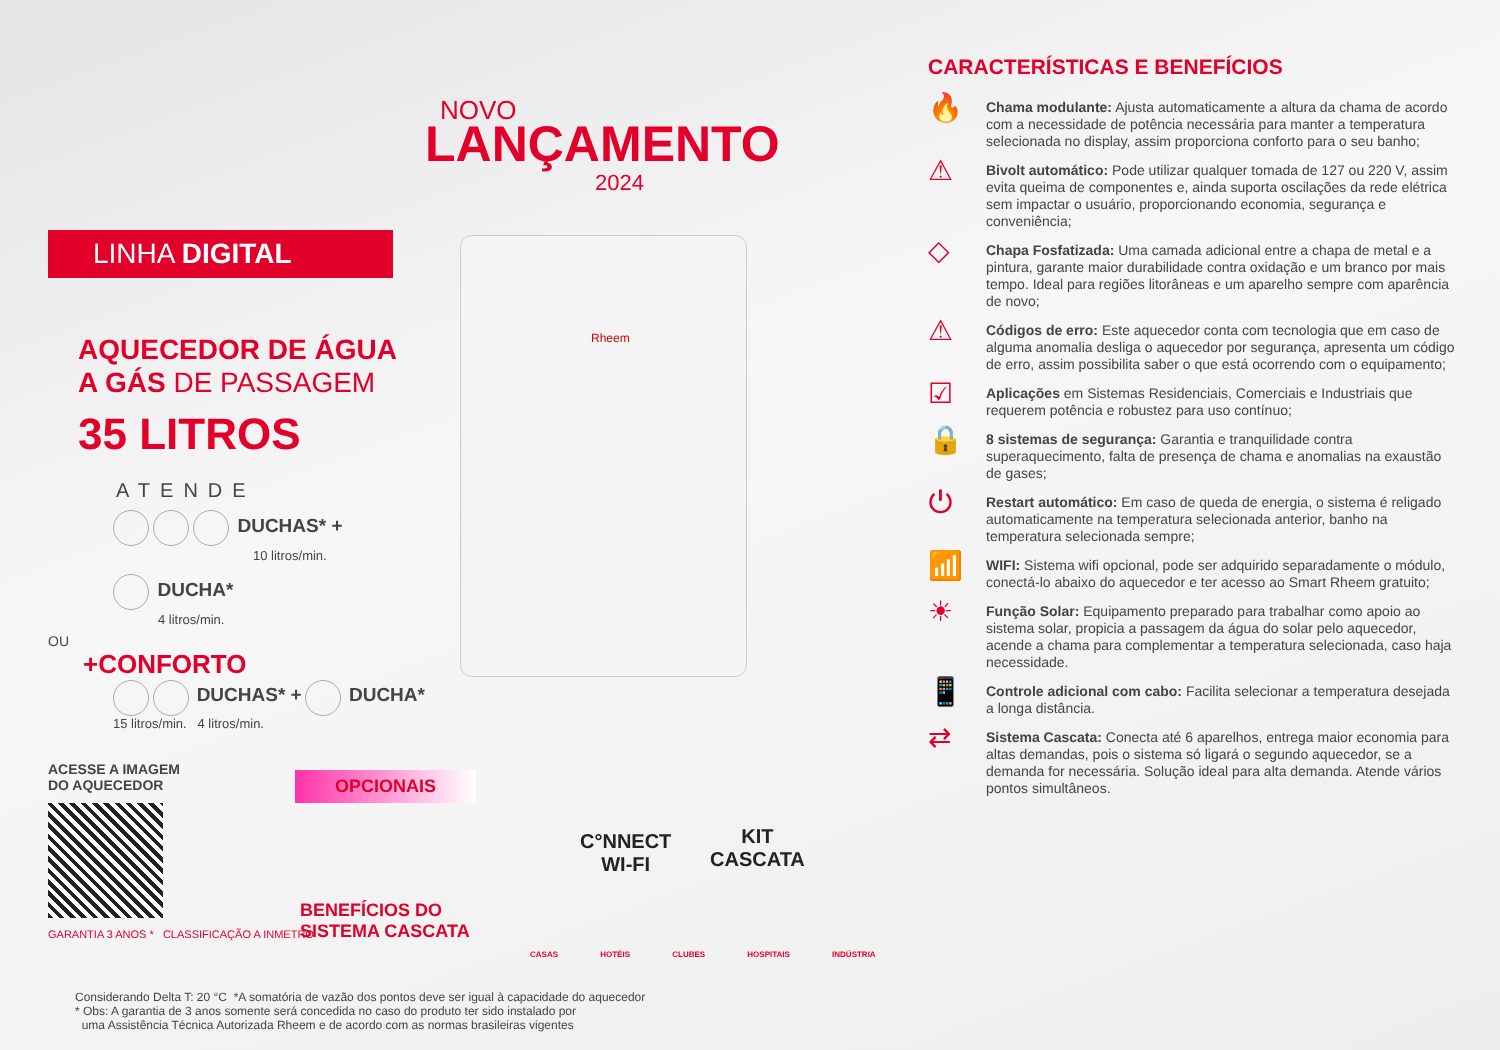LINHA DIGITAL
AQUECEDOR DE ÁGUA
A GÁS DE PASSAGEM
35 LITROS
ATENDE
DUCHAS* +
10 litros/min.
DUCHA*
4 litros/min.
OU
+CONFORTO
DUCHAS* + DUCHA*
15 litros/min. 4 litros/min.
ACESSE A IMAGEM
DO AQUECEDOR
GARANTIA 3 ANOS * CLASSIFICAÇÃO A INMETRO
NOVO
LANÇAMENTO
2024
Rheem
OPCIONAIS
C°NNECT
WI-FI
KIT
CASCATA
BENEFÍCIOS DO
SISTEMA CASCATA
CASAS HOTÉIS CLUBES HOSPITAIS INDÚSTRIA
Considerando Delta T: 20 °C *A somatória de vazão dos pontos deve ser igual à capacidade do aquecedor
* Obs: A garantia de 3 anos somente será concedida no caso do produto ter sido instalado por
uma Assistência Técnica Autorizada Rheem e de acordo com as normas brasileiras vigentes
CARACTERÍSTICAS E BENEFÍCIOS
🔥
Chama modulante: Ajusta automaticamente a altura da chama de acordo com a necessidade de potência necessária para manter a temperatura selecionada no display, assim proporciona conforto para o seu banho;
⚠
Bivolt automático: Pode utilizar qualquer tomada de 127 ou 220 V, assim evita queima de componentes e, ainda suporta oscilações da rede elétrica sem impactar o usuário, proporcionando economia, segurança e conveniência;
◇
Chapa Fosfatizada: Uma camada adicional entre a chapa de metal e a pintura, garante maior durabilidade contra oxidação e um branco por mais tempo. Ideal para regiões litorâneas e um aparelho sempre com aparência de novo;
⚠
Códigos de erro: Este aquecedor conta com tecnologia que em caso de alguma anomalia desliga o aquecedor por segurança, apresenta um código de erro, assim possibilita saber o que está ocorrendo com o equipamento;
☑
Aplicações em Sistemas Residenciais, Comerciais e Industriais que requerem potência e robustez para uso contínuo;
🔒
8 sistemas de segurança: Garantia e tranquilidade contra superaquecimento, falta de presença de chama e anomalias na exaustão de gases;
⏻
Restart automático: Em caso de queda de energia, o sistema é religado automaticamente na temperatura selecionada anterior, banho na temperatura selecionada sempre;
📶
WIFI: Sistema wifi opcional, pode ser adquirido separadamente o módulo, conectá-lo abaixo do aquecedor e ter acesso ao Smart Rheem gratuito;
☀
Função Solar: Equipamento preparado para trabalhar como apoio ao sistema solar, propicia a passagem da água do solar pelo aquecedor, acende a chama para complementar a temperatura selecionada, caso haja necessidade.
📱
Controle adicional com cabo: Facilita selecionar a temperatura desejada a longa distância.
⇄
Sistema Cascata: Conecta até 6 aparelhos, entrega maior economia para altas demandas, pois o sistema só ligará o segundo aquecedor, se a demanda for necessária. Solução ideal para alta demanda. Atende vários pontos simultâneos.